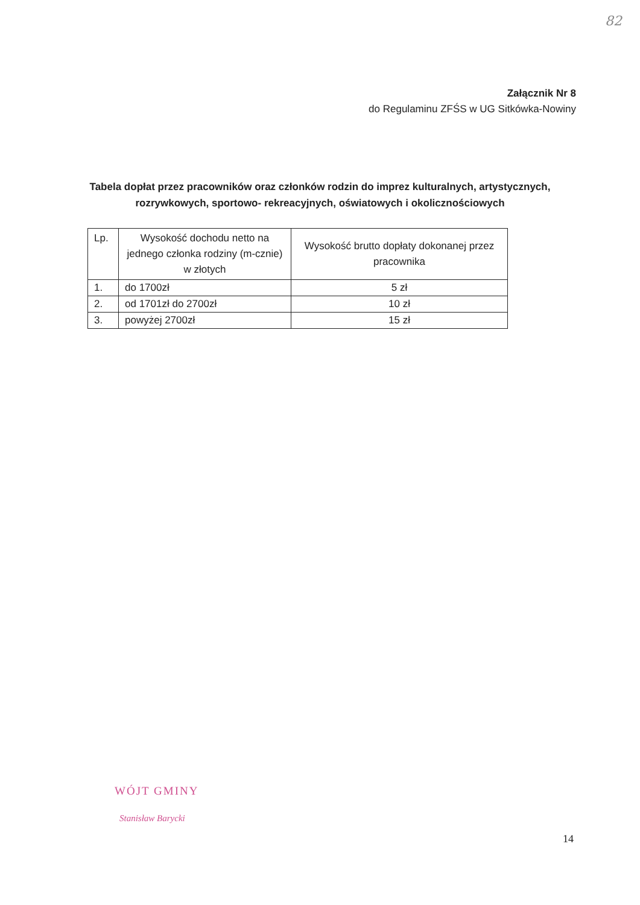82
Załącznik Nr 8
do Regulaminu ZFŚS w UG Sitkówka-Nowiny
Tabela dopłat przez pracowników oraz członków rodzin do imprez kulturalnych, artystycznych, rozrywkowych, sportowo- rekreacyjnych, oświatowych i okolicznościowych
| Lp. | Wysokość dochodu netto na jednego członka rodziny (m-cznie) w złotych | Wysokość brutto dopłaty dokonanej przez pracownika |
| --- | --- | --- |
| 1. | do 1700zł | 5 zł |
| 2. | od 1701zł do 2700zł | 10 zł |
| 3. | powyżej 2700zł | 15 zł |
WÓJT GMINY
Stanisław Barycki
14